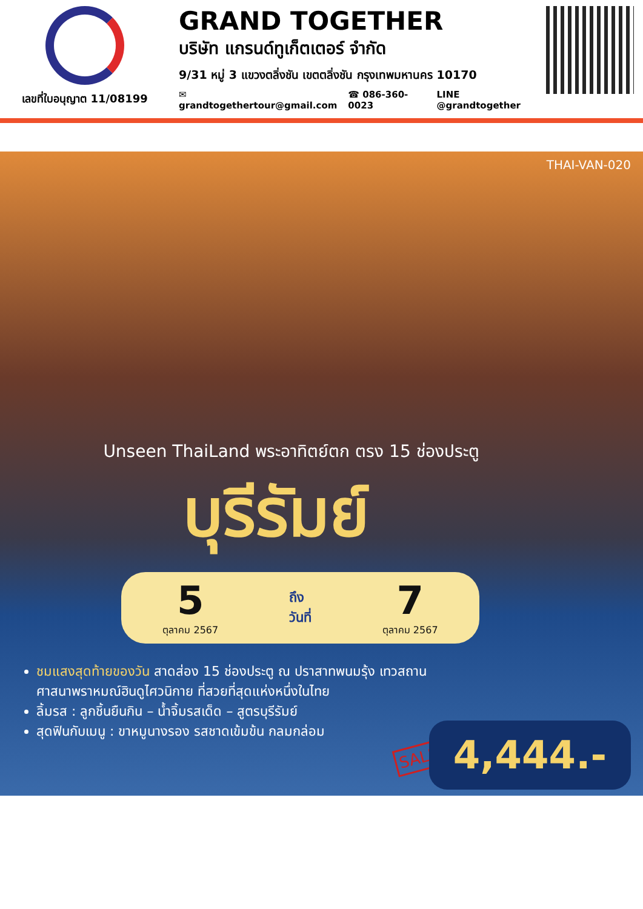เลขที่ใบอนุญาต 11/08199
GRAND TOGETHER
บริษัท แกรนด์ทูเก็ตเตอร์ จำกัด
9/31 หมู่ 3 แขวงตลิ่งชัน เขตตลิ่งชัน กรุงเทพมหานคร 10170
✉ grandtogethertour@gmail.com ☎ 086-360-0023 LINE @grandtogether
THAI-VAN-020
Unseen ThaiLand พระอาทิตย์ตก ตรง 15 ช่องประตู
บุรีรัมย์
5
ตุลาคม 2567
ถึง
วันที่
7
ตุลาคม 2567
ชมแสงสุดท้ายของวัน สาดส่อง 15 ช่องประตู ณ ปราสาทพนมรุ้ง เทวสถานศาสนาพราหมณ์ฮินดูไศวนิกาย ที่สวยที่สุดแห่งหนึ่งในไทย
ลิ้มรส : ลูกชิ้นยืนกิน – น้ำจิ้มรสเด็ด – สูตรบุรีรัมย์
สุดฟินกับเมนู : ขาหมูนางรอง รสชาดเข้มข้น กลมกล่อม
SALE 4,444.-